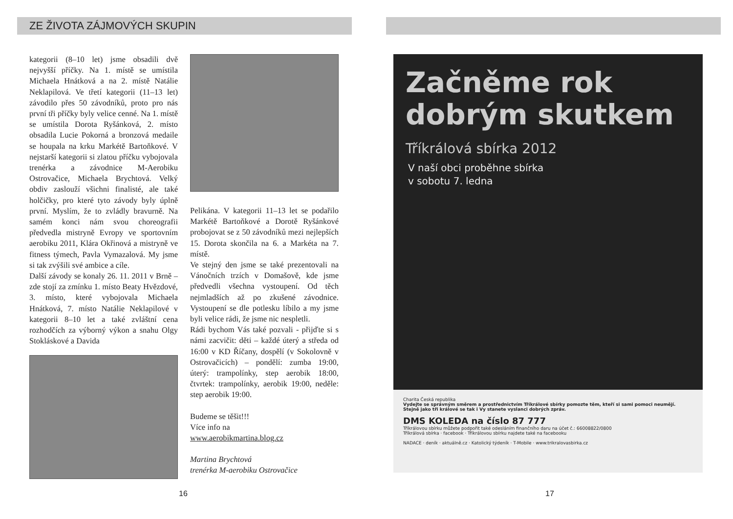ZE ŽIVOTA ZÁJMOVÝCH SKUPIN
kategorii (8–10 let) jsme obsadili dvě nejvyšší příčky. Na 1. místě se umístila Michaela Hnátková a na 2. místě Natálie Neklapilová. Ve třetí kategorii (11–13 let) závodilo přes 50 závodníků, proto pro nás první tři příčky byly velice cenné. Na 1. místě se umístila Dorota Ryšánková, 2. místo obsadila Lucie Pokorná a bronzová medaile se houpala na krku Markétě Bartoňkové. V nejstarší kategorii si zlatou příčku vybojovala trenérka a závodnice M-Aerobiku Ostrovačice, Michaela Brychtová. Velký obdiv zaslouží všichni finalisté, ale také holčičky, pro které tyto závody byly úplně první. Myslím, že to zvládly bravurně. Na samém konci nám svou choreografii předvedla mistryně Evropy ve sportovním aerobiku 2011, Klára Okřinová a mistryně ve fitness týmech, Pavla Vymazalová. My jsme si tak zvýšili své ambice a cíle.
Další závody se konaly 26. 11. 2011 v Brně – zde stojí za zmínku 1. místo Beaty Hvězdové, 3. místo, které vybojovala Michaela Hnátková, 7. místo Natálie Neklapilové v kategorii 8–10 let a také zvláštní cena rozhodčích za výborný výkon a snahu Olgy Stokláskové a Davida
Pelikána. V kategorii 11–13 let se podařilo Markétě Bartoňkové a Dorotě Ryšánkové probojovat se z 50 závodníků mezi nejlepších 15. Dorota skončila na 6. a Markéta na 7. místě.
Ve stejný den jsme se také prezentovali na Vánočních trzích v Domašově, kde jsme předvedli všechna vystoupení. Od těch nejmladších až po zkušené závodnice. Vystoupení se dle potlesku líbilo a my jsme byli velice rádi, že jsme nic nespletli.
Rádi bychom Vás také pozvali - přijďte si s námi zacvičit: děti – každé úterý a středa od 16:00 v KD Říčany, dospělí (v Sokolovně v Ostrovačicích) – pondělí: zumba 19:00, úterý: trampolínky, step aerobik 18:00, čtvrtek: trampolínky, aerobik 19:00, neděle: step aerobik 19:00.
Budeme se těšit!!!
Více info na
www.aerobikmartina.blog.cz
Martina Brychtová
trenérka M-aerobiku Ostrovačice
16
Začněme rok
dobrým skutkem
Tříkrálová sbírka 2012
V naší obci proběhne sbírka
v sobotu 7. ledna
Charita Česká republika
Vydejte se správným směrem a prostřednictvím Tříkrálové sbírky pomozte těm, kteří si sami pomoci neumějí. Stejně jako tři králové se tak i Vy stanete vyslanci dobrých zpráv.
DMS KOLEDA na číslo 87 777
Tříkrálovou sbírku můžete podpořit také odesláním finančního daru na účet č.: 66008822/0800
Tříkrálová sbírka · facebook · Tříkrálovou sbírku najdete také na facebooku
NADACE · deník · aktuálně.cz · Katolický týdeník · T-Mobile · www.trikralovasbirka.cz
17